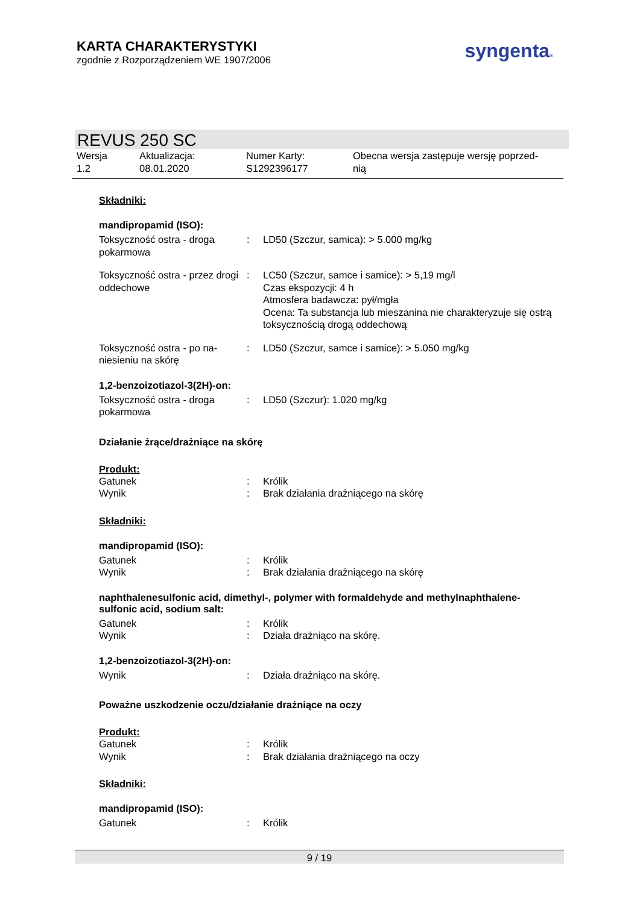KARTA CHARAKTERYSTYKI
zgodnie z Rozporządzeniem WE 1907/2006
syngenta®
REVUS 250 SC
| Wersja 1.2 | Aktualizacja: 08.01.2020 | Numer Karty: S1292396177 | Obecna wersja zastępuje wersję poprzed- nią |
Składniki:
mandipropamid (ISO):
| Toksyczność ostra - droga pokarmowa | : | LD50 (Szczur, samica): > 5.000 mg/kg |
| Toksyczność ostra - przez drogi oddechowe | : | LC50 (Szczur, samce i samice): > 5,19 mg/l Czas ekspozycji: 4 h Atmosfera badawcza: pył/mgła Ocena: Ta substancja lub mieszanina nie charakteryzuje się ostrą toksycznością drogą oddechową |
| Toksyczność ostra - po na-niesieniu na skórę | : | LD50 (Szczur, samce i samice): > 5.050 mg/kg |
1,2-benzoizotiazol-3(2H)-on:
| Toksyczność ostra - droga pokarmowa | : | LD50 (Szczur): 1.020 mg/kg |
Działanie żrące/drażniące na skórę
Produkt:
| Gatunek | : | Królik |
| Wynik | : | Brak działania drażniącego na skórę |
Składniki:
mandipropamid (ISO):
| Gatunek | : | Królik |
| Wynik | : | Brak działania drażniącego na skórę |
naphthalenesulfonic acid, dimethyl-, polymer with formaldehyde and methylnaphthalene-sulfonic acid, sodium salt:
| Gatunek | : | Królik |
| Wynik | : | Działa drażniąco na skórę. |
1,2-benzoizotiazol-3(2H)-on:
| Wynik | : | Działa drażniąco na skórę. |
Poważne uszkodzenie oczu/działanie drażniące na oczy
Produkt:
| Gatunek | : | Królik |
| Wynik | : | Brak działania drażniącego na oczy |
Składniki:
mandipropamid (ISO):
| Gatunek | : | Królik |
9 / 19